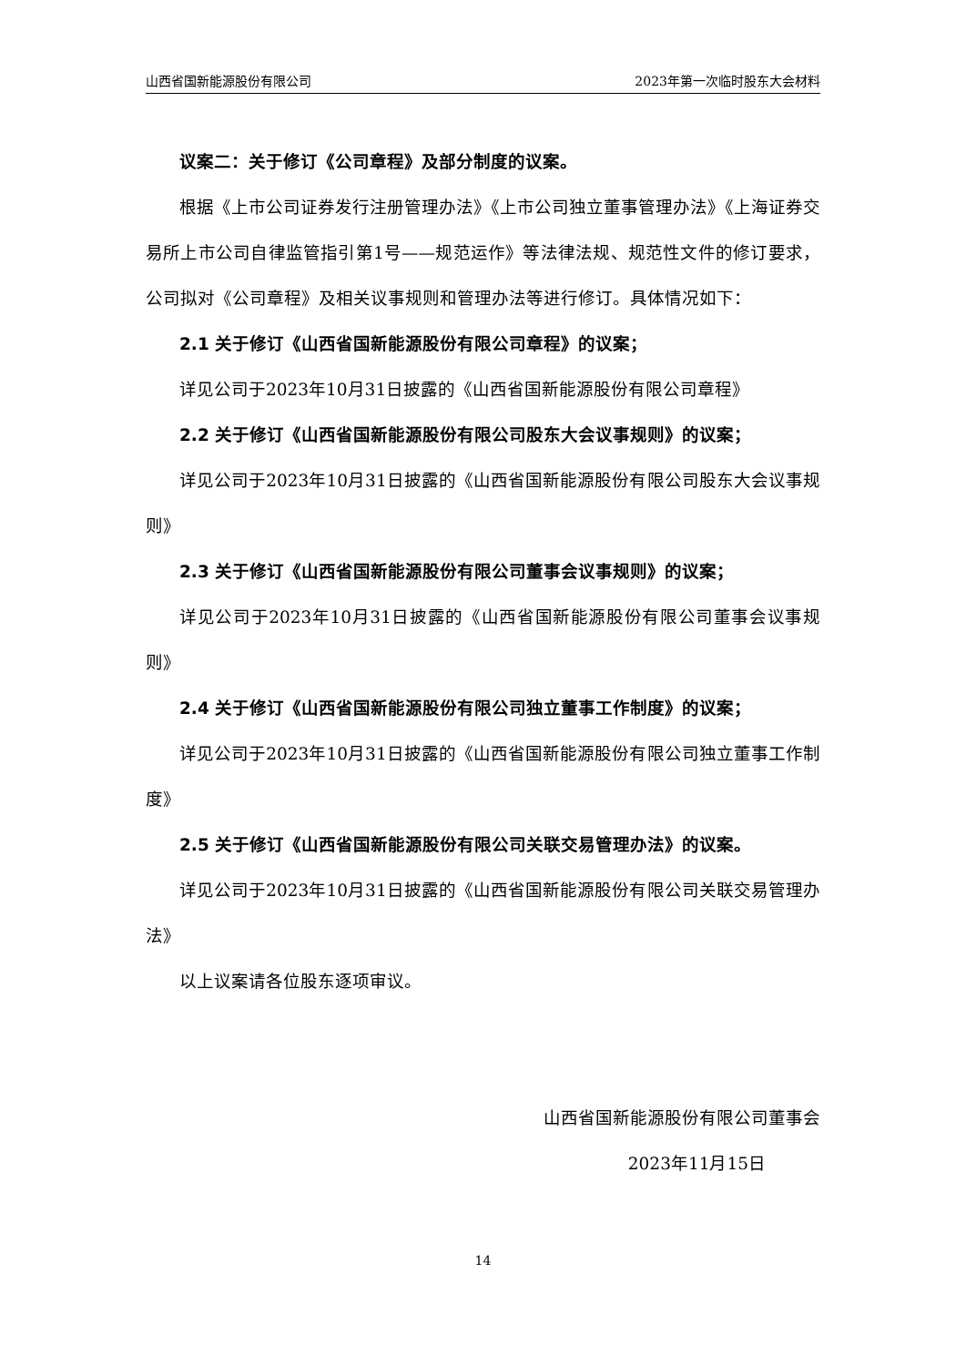山西省国新能源股份有限公司 2023年第一次临时股东大会材料
议案二：关于修订《公司章程》及部分制度的议案。
根据《上市公司证券发行注册管理办法》《上市公司独立董事管理办法》《上海证券交易所上市公司自律监管指引第1号——规范运作》等法律法规、规范性文件的修订要求，公司拟对《公司章程》及相关议事规则和管理办法等进行修订。具体情况如下：
2.1 关于修订《山西省国新能源股份有限公司章程》的议案；
详见公司于2023年10月31日披露的《山西省国新能源股份有限公司章程》
2.2 关于修订《山西省国新能源股份有限公司股东大会议事规则》的议案；
详见公司于2023年10月31日披露的《山西省国新能源股份有限公司股东大会议事规则》
2.3 关于修订《山西省国新能源股份有限公司董事会议事规则》的议案；
详见公司于2023年10月31日披露的《山西省国新能源股份有限公司董事会议事规则》
2.4 关于修订《山西省国新能源股份有限公司独立董事工作制度》的议案；
详见公司于2023年10月31日披露的《山西省国新能源股份有限公司独立董事工作制度》
2.5 关于修订《山西省国新能源股份有限公司关联交易管理办法》的议案。
详见公司于2023年10月31日披露的《山西省国新能源股份有限公司关联交易管理办法》
以上议案请各位股东逐项审议。
山西省国新能源股份有限公司董事会
2023年11月15日
14